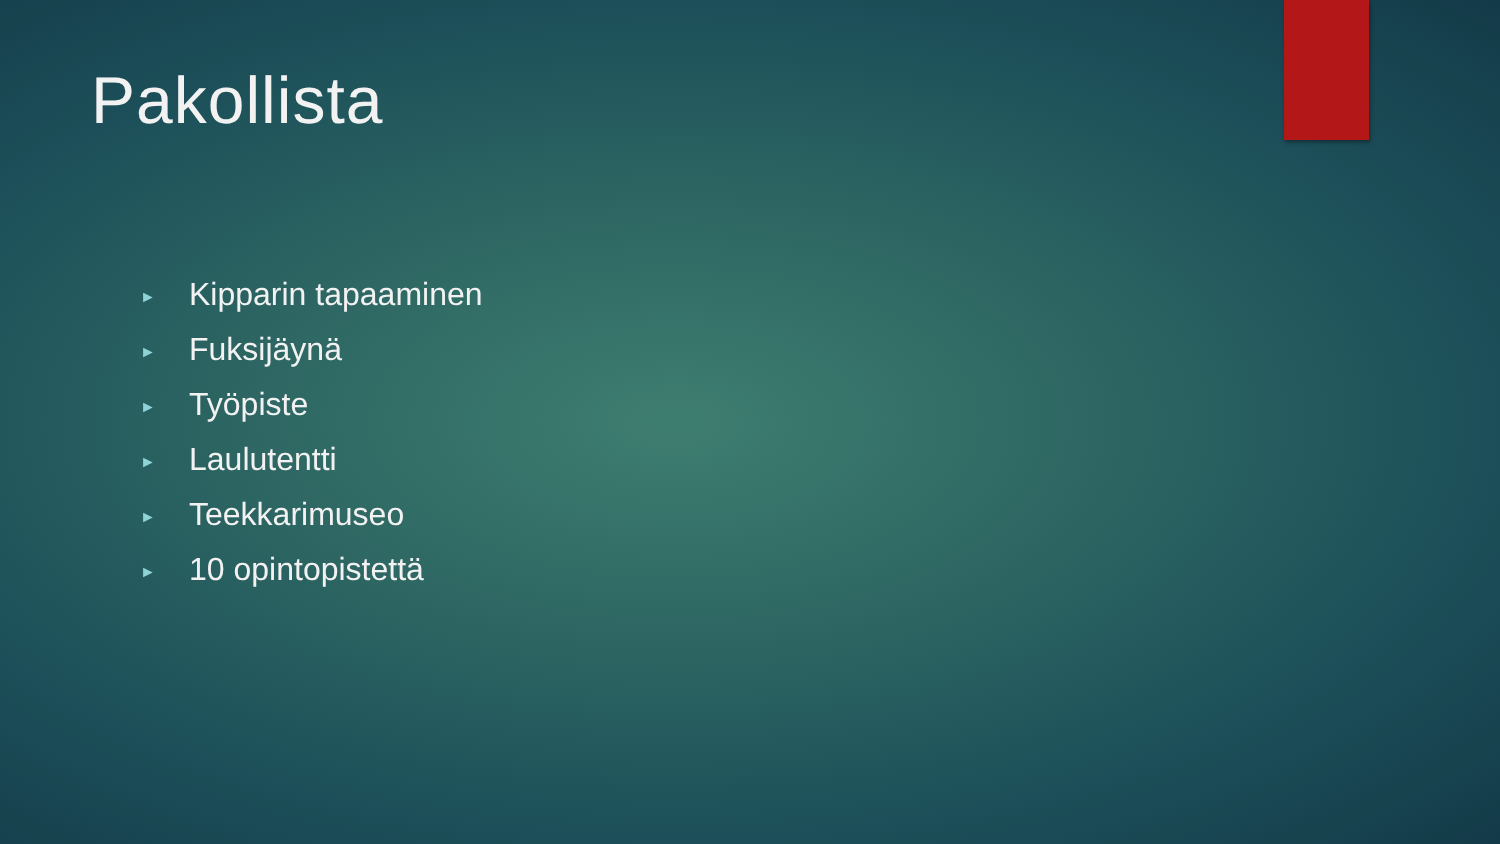Pakollista
► Kipparin tapaaminen
► Fuksijäynä
► Työpiste
► Laulutentti
► Teekkarimuseo
► 10 opintopistettä